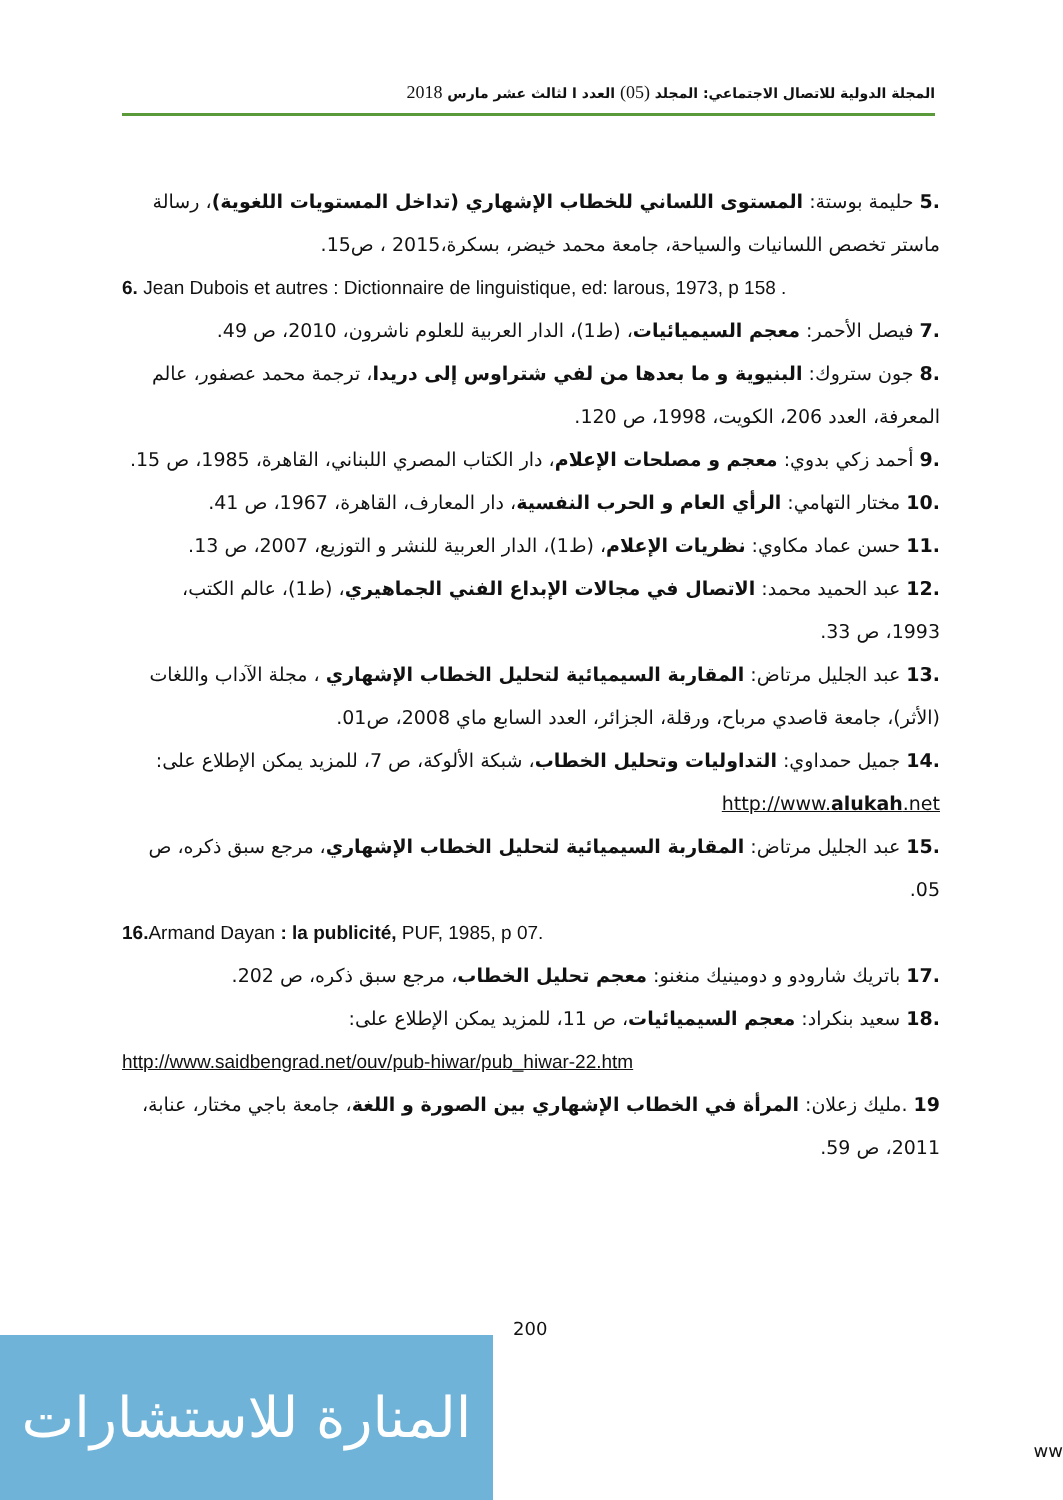المجلة الدولية للاتصال الاجتماعي: المجلد (05) العدد ا لثالث عشر مارس 2018
.5 حليمة بوستة: المستوى اللساني للخطاب الإشهاري (تداخل المستويات اللغوية)، رسالة ماستر تخصص اللسانيات والسياحة، جامعة محمد خيضر، بسكرة،2015 ، ص15.
6. Jean Dubois et autres : Dictionnaire de linguistique, ed: larous, 1973, p 158 .
.7 فيصل الأحمر: معجم السيميائيات، (ط1)، الدار العربية للعلوم ناشرون، 2010، ص 49.
.8 جون ستروك: البنيوية و ما بعدها من لفي شتراوس إلى دريدا، ترجمة محمد عصفور، عالم المعرفة، العدد 206، الكويت، 1998، ص 120.
.9 أحمد زكي بدوي: معجم و مصلحات الإعلام، دار الكتاب المصري اللبناني، القاهرة، 1985، ص 15.
.10 مختار التهامي: الرأي العام و الحرب النفسية، دار المعارف، القاهرة، 1967، ص 41.
.11 حسن عماد مكاوي: نظريات الإعلام، (ط1)، الدار العربية للنشر و التوزيع، 2007، ص 13.
.12 عبد الحميد محمد: الاتصال في مجالات الإبداع الفني الجماهيري، (ط1)، عالم الكتب، 1993، ص 33.
.13 عبد الجليل مرتاض: المقاربة السيميائية لتحليل الخطاب الإشهاري ، مجلة الآداب واللغات (الأثر)، جامعة قاصدي مرباح، ورقلة، الجزائر، العدد السابع ماي 2008، ص01.
.14 جميل حمداوي: التداوليات وتحليل الخطاب، شبكة الألوكة، ص 7، للمزيد يمكن الإطلاع على: http://www.alukah.net
.15 عبد الجليل مرتاض: المقاربة السيميائية لتحليل الخطاب الإشهاري، مرجع سبق ذكره، ص 05.
16. Armand Dayan : la publicité, PUF, 1985, p 07.
.17 باتريك شارودو و دومينيك منغنو: معجم تحليل الخطاب، مرجع سبق ذكره، ص 202.
.18 سعيد بنكراد: معجم السيميائيات، ص 11، للمزيد يمكن الإطلاع على:
http://www.saidbengrad.net/ouv/pub-hiwar/pub_hiwar-22.htm
19 .مليك زعلان: المرأة في الخطاب الإشهاري بين الصورة و اللغة، جامعة باجي مختار، عنابة، 2011، ص 59.
200
المنارة للاستشارات
ww